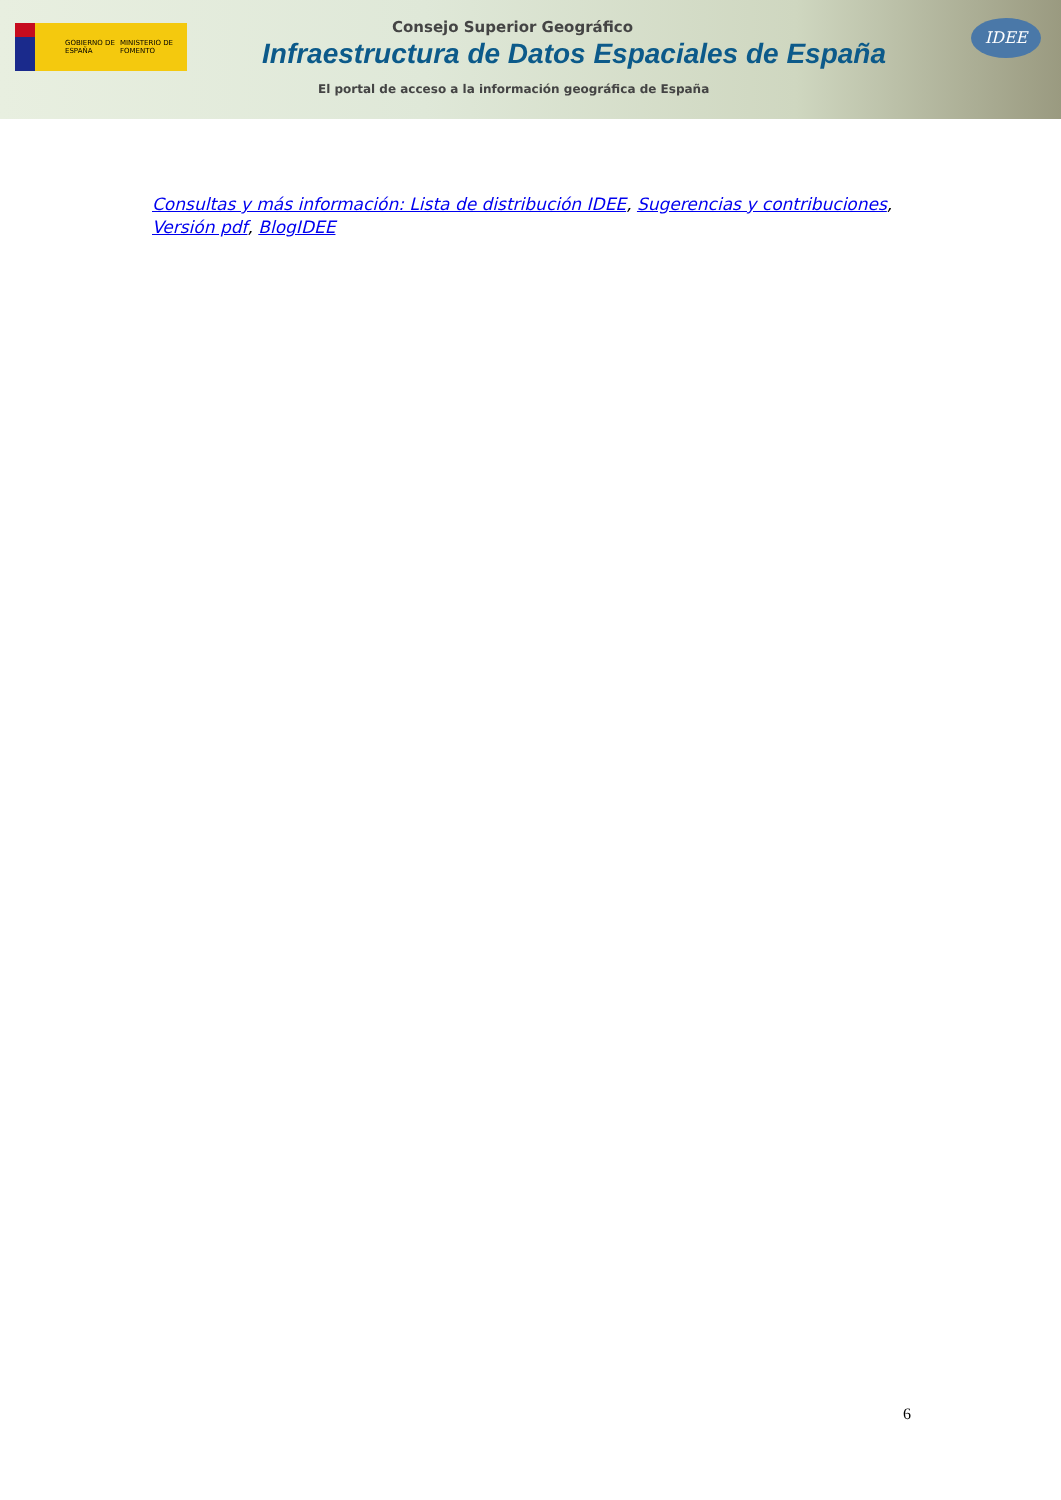GOBIERNO DE ESPAÑA MINISTERIO DE FOMENTO Consejo Superior Geográfico
Infraestructura de Datos Espaciales de España
El portal de acceso a la información geográfica de España
IDEE
Consultas y más información: Lista de distribución IDEE, Sugerencias y contribuciones, Versión pdf, BlogIDEE
6